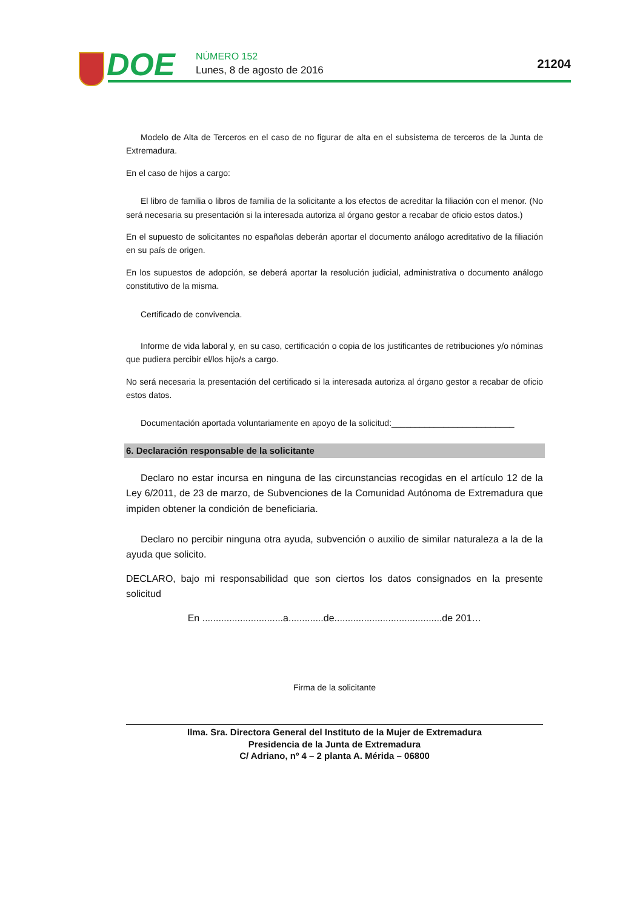DOE NÚMERO 152
Lunes, 8 de agosto de 2016 21204
Modelo de Alta de Terceros en el caso de no figurar de alta en el subsistema de terceros de la Junta de Extremadura.
En el caso de hijos a cargo:
El libro de familia o libros de familia de la solicitante a los efectos de acreditar la filiación con el menor. (No será necesaria su presentación si la interesada autoriza al órgano gestor a recabar de oficio estos datos.)
En el supuesto de solicitantes no españolas deberán aportar el documento análogo acreditativo de la filiación en su país de origen.
En los supuestos de adopción, se deberá aportar la resolución judicial, administrativa o documento análogo constitutivo de la misma.
Certificado de convivencia.
Informe de vida laboral y, en su caso, certificación o copia de los justificantes de retribuciones y/o nóminas que pudiera percibir el/los hijo/s a cargo.
No será necesaria la presentación del certificado si la interesada autoriza al órgano gestor a recabar de oficio estos datos.
Documentación aportada voluntariamente en apoyo de la solicitud:__________________________
6. Declaración responsable de la solicitante
Declaro no estar incursa en ninguna de las circunstancias recogidas en el artículo 12 de la Ley 6/2011, de 23 de marzo, de Subvenciones de la Comunidad Autónoma de Extremadura que impiden obtener la condición de beneficiaria.
Declaro no percibir ninguna otra ayuda, subvención o auxilio de similar naturaleza a la de la ayuda que solicito.
DECLARO, bajo mi responsabilidad que son ciertos los datos consignados en la presente solicitud
En ..............................a.............de........................................de 201…
Firma de la solicitante
Ilma. Sra. Directora General del Instituto de la Mujer de Extremadura
Presidencia de la Junta de Extremadura
C/ Adriano, nº 4 – 2 planta A. Mérida – 06800